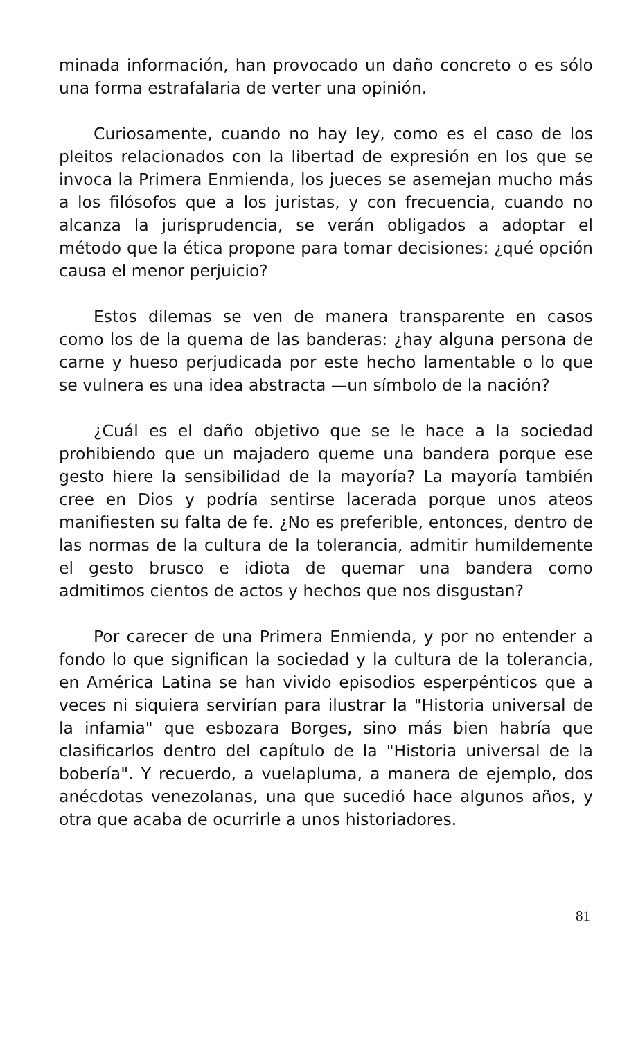minada información, han provocado un daño concreto o es sólo una forma estrafalaria de verter una opinión.
Curiosamente, cuando no hay ley, como es el caso de los pleitos relacionados con la libertad de expresión en los que se invoca la Primera Enmienda, los jueces se asemejan mucho más a los filósofos que a los juristas, y con frecuencia, cuando no alcanza la jurisprudencia, se verán obligados a adoptar el método que la ética propone para tomar decisiones: ¿qué opción causa el menor perjuicio?
Estos dilemas se ven de manera transparente en casos como los de la quema de las banderas: ¿hay alguna persona de carne y hueso perjudicada por este hecho lamentable o lo que se vulnera es una idea abstracta —un símbolo de la nación?
¿Cuál es el daño objetivo que se le hace a la sociedad prohibiendo que un majadero queme una bandera porque ese gesto hiere la sensibilidad de la mayoría? La mayoría también cree en Dios y podría sentirse lacerada porque unos ateos manifiesten su falta de fe. ¿No es preferible, entonces, dentro de las normas de la cultura de la tolerancia, admitir humildemente el gesto brusco e idiota de quemar una bandera como admitimos cientos de actos y hechos que nos disgustan?
Por carecer de una Primera Enmienda, y por no entender a fondo lo que significan la sociedad y la cultura de la tolerancia, en América Latina se han vivido episodios esperpénticos que a veces ni siquiera servirían para ilustrar la "Historia universal de la infamia" que esbozara Borges, sino más bien habría que clasificarlos dentro del capítulo de la "Historia universal de la bobería". Y recuerdo, a vuelapluma, a manera de ejemplo, dos anécdotas venezolanas, una que sucedió hace algunos años, y otra que acaba de ocurrirle a unos historiadores.
81